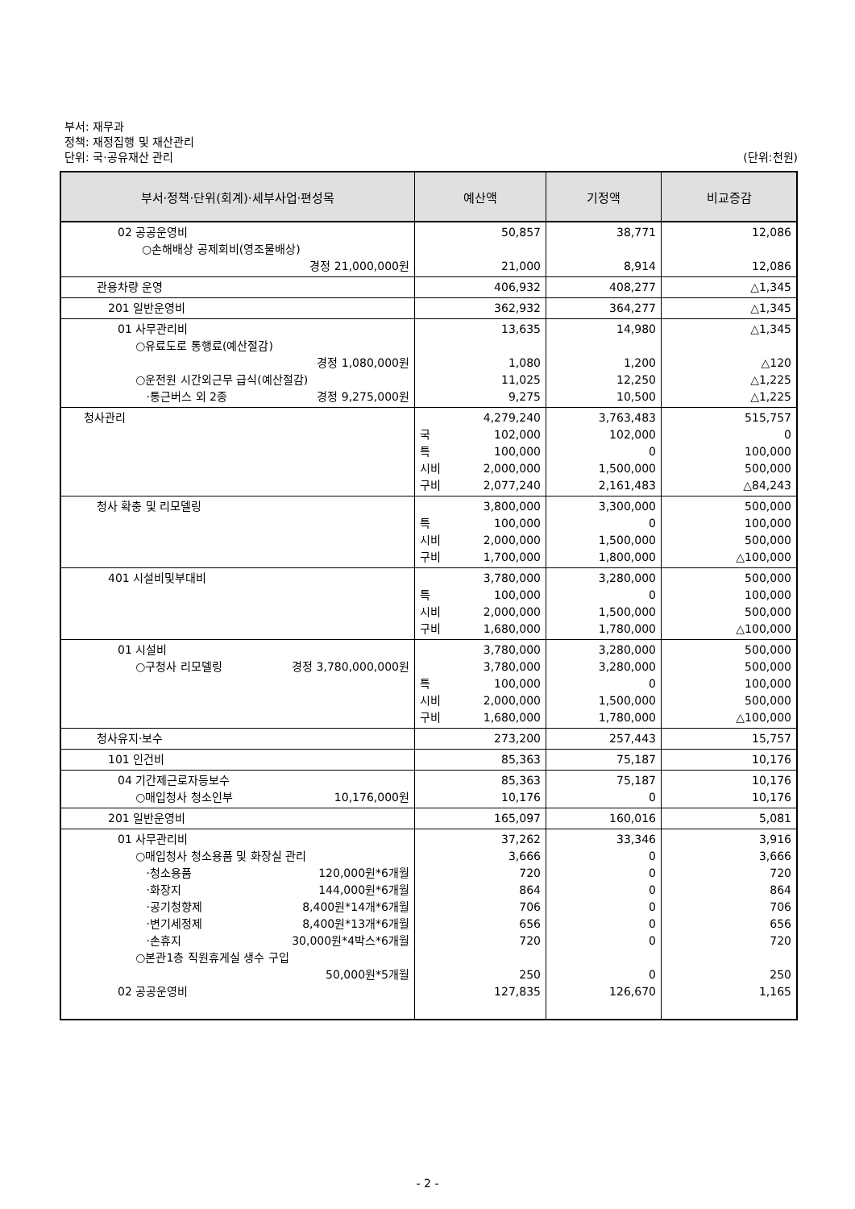부서: 재무과
정책: 재정집행 및 재산관리
단위: 국·공유재산 관리 (단위:천원)
| 부서·정책·단위(회계)·세부사업·편성목 | 예산액 | 기정액 | 비교증감 |
| --- | --- | --- | --- |
| 02 공공운영비 ○손해배상 공제회비(영조물배상) 경정 21,000,000원 | 50,857 21,000 | 38,771 8,914 | 12,086 12,086 |
| 관용차량 운영 | 406,932 | 408,277 | △1,345 |
| 201 일반운영비 | 362,932 | 364,277 | △1,345 |
| 01 사무관리비 ○유료도로 통행료(예산절감) 경정 1,080,000원 ○운전원 시간외근무 급식(예산절감) ·통근버스 외 2종 경정 9,275,000원 | 13,635 1,080 11,025 9,275 | 14,980 1,200 12,250 10,500 | △1,345 △120 △1,225 △1,225 |
| 청사관리 | 4,279,240 국 102,000 특 100,000 시비 2,000,000 구비 2,077,240 | 3,763,483 102,000 0 1,500,000 2,161,483 | 515,757 0 100,000 500,000 △84,243 |
| 청사 확충 및 리모델링 | 3,800,000 특 100,000 시비 2,000,000 구비 1,700,000 | 3,300,000 0 1,500,000 1,800,000 | 500,000 100,000 500,000 △100,000 |
| 401 시설비및부대비 | 3,780,000 특 100,000 시비 2,000,000 구비 1,680,000 | 3,280,000 0 1,500,000 1,780,000 | 500,000 100,000 500,000 △100,000 |
| 01 시설비 ○구청사 리모델링 경정 3,780,000,000원 | 3,780,000 3,780,000 특 100,000 시비 2,000,000 구비 1,680,000 | 3,280,000 3,280,000 0 1,500,000 1,780,000 | 500,000 500,000 100,000 500,000 △100,000 |
| 청사유지·보수 | 273,200 | 257,443 | 15,757 |
| 101 인건비 | 85,363 | 75,187 | 10,176 |
| 04 기간제근로자등보수 ○매입청사 청소인부 10,176,000원 | 85,363 10,176 | 75,187 0 | 10,176 10,176 |
| 201 일반운영비 | 165,097 | 160,016 | 5,081 |
| 01 사무관리비 ○매입청사 청소용품 및 화장실 관리 ·청소용품 120,000원*6개월 ·화장지 144,000원*6개월 ·공기청향제 8,400원*14개*6개월 ·변기세정제 8,400원*13개*6개월 ·손휴지 30,000원*4박스*6개월 ○본관1층 직원휴게실 생수 구입 50,000원*5개월 02 공공운영비 | 37,262 3,666 720 864 706 656 720 250 127,835 | 33,346 0 0 0 0 0 0 0 126,670 | 3,916 3,666 720 864 706 656 720 250 1,165 |
- 2 -